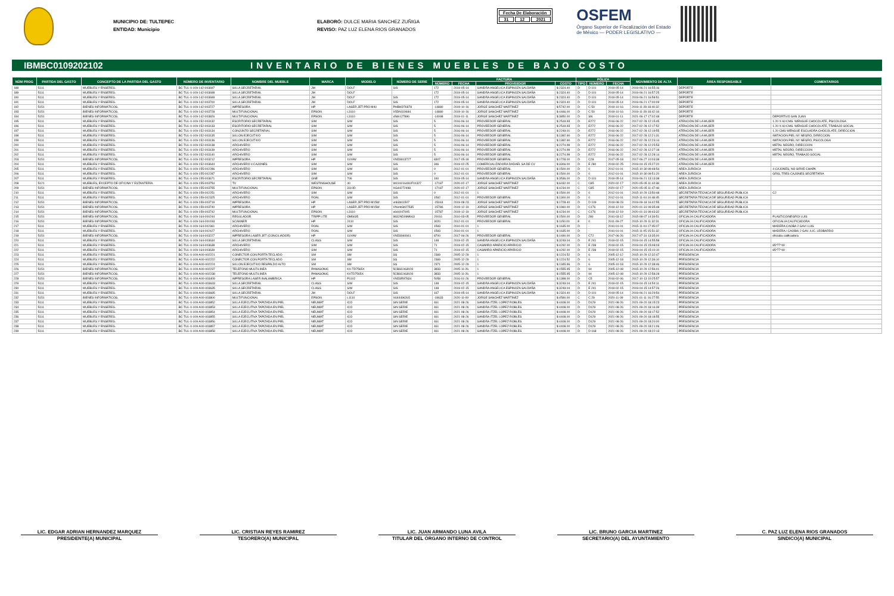MUNICIPIO DE: TULTEPEC
ENTIDAD: Municipio
ELABORÓ: DULCE MARIA SANCHEZ ZUÑIGA
REVISO: PAZ LUZ ELENA RIOS GRANADOS
| Fecha De Elaboración | | |
| 31 | 12 | 2021 |
OSFEM
Órgano Superior de Fiscalización del Estado de México — PODER LEGISLATIVO —
IBMBC0109202102 INVENTARIO DE BIENES MUEBLES DE BAJO COSTO
| NÚM PROG | PARTIDA DEL GASTO | CONCEPTO DE LA PARTIDA DEL GASTO | NÚMERO DE INVENTARIO | NOMBRE DEL MUEBLE | MARCA | MODELO | NÚMERO DE SERIE | FACTURA | | | | PÓLIZA | | | MOVIMIENTO DE ALTA | ÁREA RESPONSABLE | COMENTARIOS |
| --- | --- | --- | --- | --- | --- | --- | --- | --- | --- | --- | --- | --- | --- | --- | --- | --- | --- |
| | | | | | | | | NÚMERO | FECHA | PROVEEDOR | COSTO | TIPO | NÚMERO | FECHA | | | |
| 188 | 5111 | MUEBLES Y ENSERES. | BC-TUL-0-109-142-003697 | SILLA SECRETARIAL | JM | DOLF | S/S | 172 | 2019-05-14 | SANDRA ANGELICA ESPINOZA SALDAÑA | $ 2324.40 | D | D 101 | 2019-05-14 | 2019-06-21 16:55:16 | DEPORTE | |
| 189 | 5111 | MUEBLES Y ENSERES. | BC-TUL-0-109-142-003698 | SILLA SECRETARIAL | JM | DOLF | | 172 | 2019-05-14 | SANDRA ANGELICA ESPINOZA SALDAÑA | $ 2324.40 | D | D 101 | 2019-05-14 | 2019-06-21 16:57:25 | DEPORTE | |
| 190 | 5111 | MUEBLES Y ENSERES. | BC-TUL-0-109-142-003699 | SILLA SECRETARIAL | JM | DOLF | S/S | 172 | 2019-05-14 | SANDRA ANGELICA ESPINOZA SALDAÑA | $ 2324.40 | D | D 101 | 2019-05-14 | 2019-06-21 16:58:51 | DEPORTE | |
| 191 | 5111 | MUEBLES Y ENSERES. | BC-TUL-0-109-142-003700 | SILLA SECRETARIAL | JM | DOLF | S/S | 172 | 2019-05-14 | SANDRA ANGELICA ESPINOZA SALDAÑA | $ 2324.40 | D | D 101 | 2019-05-14 | 2019-06-21 17:00:09 | DEPORTE | |
| 192 | 5151 | BIENES INFORMÁTICOS. | BC-TUL-0-109-142-003727 | IMPRESORA | HP | LASER JET PRO M40 | PHBHD76878 | -14880 | 2019-10-16 | JORGE SANCHEZ MARTINEZ | $ 5742.00 | D | C 50 | 2019-10-16 | 2019-11-28 18:40:32 | DEPORTE | |
| 193 | 5151 | BIENES INFORMÁTICOS. | BC-TUL-0-109-142-003728 | MULTIFUNCIONAL | EPSON | L3110 | X5DN119684 | -14880 | 2019-10-16 | JORGE SANCHEZ MARTINEZ | $ 4466.00 | D | C 50 | 2019-10-16 | 2019-11-28 18:42:18 | DEPORTE | |
| 194 | 5151 | BIENES INFORMÁTICOS. | BC-TUL-0-109-142-003826 | MULTIFUNCIONAL | EPSON | L3110 | x5dn127890 | -14098 | 2019-01-11 | JORGE SANCHEZ MARTINEZ | $ 3850.00 | D | SN | 2019-01-11 | 2021-06-17 17:02:48 | DEPORTE | DEPORTIVO SAN JUAN |
| 195 | 5111 | MUEBLES Y ENSERES. | BC-TUL-0-109-152-003132 | ESCRITORIO SECRETARIAL | S/M | S/M | S/S | 5 | 2016-06-14 | PROVEEDOR GENERAL | $ 2519.93 | D | E272 | 2016-06-22 | 2017-02-28 12:15:45 | ATENCIÓN DE LA MUJER | 1.20 X 60 CMS. WENGUE CHOCOLATE, PSICOLOGA |
| 196 | 5111 | MUEBLES Y ENSERES. | BC-TUL-0-109-152-003133 | ESCRITORIO SECRETARIAL | S/M | S/M | S/S | 5 | 2016-06-14 | PROVEEDOR GENERAL | $ 2519.93 | D | E272 | 2016-06-22 | 2017-02-28 12:17:52 | ATENCIÓN DE LA MUJER | 1.20 X 60 CMS. WENGUE CHOCOLATE, TRABAJO SOCIAL |
| 197 | 5111 | MUEBLES Y ENSERES. | BC-TUL-0-109-152-003134 | CONJUNTO SECRETARIAL | S/M | S/M | S/S | 5 | 2016-06-14 | PROVEEDOR GENERAL | $ 2249.01 | D | E272 | 2016-06-22 | 2017-02-28 12:19:55 | ATENCIÓN DE LA MUJER | 1.20 CMS WENGUE ESCUADRA CHOCOLATE, DIRECCION |
| 198 | 5111 | MUEBLES Y ENSERES. | BC-TUL-0-109-152-003135 | SILLON EJECUTIVO | S/M | S/M | S/S | 5 | 2016-06-14 | PROVEEDOR GENERAL | $ 1392.90 | D | E272 | 2016-06-22 | 2017-02-28 12:21:31 | ATENCIÓN DE LA MUJER | IMITACION PIEL NY NEGRO, DIRECCION |
| 199 | 5111 | MUEBLES Y ENSERES. | BC-TUL-0-109-152-003136 | SILLON EJECUTIVO | S/M | S/M | S/S | 5 | 2016-06-14 | PROVEEDOR GENERAL | $ 1392.90 | D | E272 | 2016-06-22 | 2017-02-28 12:23:14 | ATENCIÓN DE LA MUJER | IMITACION PIEL NY NEGRO, PSICOLOGA |
| 200 | 5111 | MUEBLES Y ENSERES. | BC-TUL-0-109-152-003138 | ARCHIVERO | S/M | S/M | S/S | 5 | 2016-06-14 | PROVEEDOR GENERAL | $ 2274.99 | D | E272 | 2016-06-22 | 2017-02-28 12:25:53 | ATENCIÓN DE LA MUJER | METAL NEGRO, DIRECCION |
| 201 | 5111 | MUEBLES Y ENSERES. | BC-TUL-0-109-152-003139 | ARCHIVERO | S/M | S/M | S/S | 5 | 2016-06-14 | PROVEEDOR GENERAL | $ 2274.99 | D | E272 | 2016-06-22 | 2017-02-28 12:27:18 | ATENCIÓN DE LA MUJER | METAL NEGRO, DIRECCION |
| 202 | 5111 | MUEBLES Y ENSERES. | BC-TUL-0-109-152-003140 | ARCHIVERO | S/M | S/M | S/S | 5 | 2016-06-14 | PROVEEDOR GENERAL | $ 2274.99 | D | E272 | 2016-06-22 | 2017-02-28 12:28:14 | ATENCIÓN DE LA MUJER | METAL NEGRO, TRABAJO SOCIAL |
| 203 | 5151 | BIENES INFORMÁTICOS. | BC-TUL-0-109-152-003212 | IMPRESORA | HP | 1109W | VND3813727 | 8307 | 2017-05-18 | PROVEEDOR GENERAL | $ 1728.00 | D | C28 | 2017-05-18 | 2017-06-27 10:03:38 | ATENCIÓN DE LA MUJER | |
| 204 | 5111 | MUEBLES Y ENSERES. | BC-TUL-0-109-152-003644 | ARCHIVERO 4 CAJONES | S/M | S/M | S/S | 346 | 2019-02-25 | COMERCIALIZADORA DADAEL SA DE CV | $ 3306.00 | D | E 280 | 2019-02-25 | 2019-04-15 15:27:20 | ATENCIÓN DE LA MUJER | |
| 205 | 5111 | MUEBLES Y ENSERES. | BC-TUL-0-109-155-002286 | ARCHIVERO | S/M | S/M | S/S | 0 | 2012-01-01 | PROVEEDOR GENERAL | $ 1500.00 | D | 0 | 2012-01-01 | 2015-10-30 09:48:54 | AREA JURIDICA | 4 CAJONES, NO SIRVE CHAPA |
| 206 | 5111 | MUEBLES Y ENSERES. | BC-TUL-0-109-155-002287 | ARCHIVERO | S/M | S/M | S/S | 0 | 2012-01-01 | PROVEEDOR GENERAL | $ 1500.00 | D | 0 | 2012-01-01 | 2015-10-30 09:51:20 | AREA JURIDICA | GRIS, TRES CAJONES SECRETARIA |
| 207 | 5111 | MUEBLES Y ENSERES. | BC-TUL-0-109-155-003671 | ESCRITORIO SECRETARIAL | GNE | 706 | S/S | 160 | 2019-05-14 | SANDRA ANGELICA ESPINOZA SALDAÑA | $ 3536.00 | D | D 101 | 2019-05-14 | 2019-06-21 13:13:38 | AREA JURIDICA | |
| 208 | 5121 | MUEBLES, EXCEPTO DE OFICINA Y ESTANTERÍA. | BC-TUL-0-109-155-003754 | TV | WESTINGHOUSE | 40 | W19101649UF01327 | -17187 | 2020-02-17 | JORGE SANCHEZ MARTINEZ | $ 6032.00 | C | C85 | 2020-02-17 | 2020-05-05 11:44:38 | AREA JURIDICA | |
| 209 | 5151 | BIENES INFORMÁTICOS. | BC-TUL-0-109-155-003755 | MULTIFUNCIONAL | EPSON | 3110D | XG44272498 | -17187 | 2020-02-17 | JORGE SANCHEZ MARTINEZ | $ 4234.00 | C | C85 | 2020-02-17 | 2020-05-05 11:47:48 | AREA JURIDICA | |
| 210 | 5111 | MUEBLES Y ENSERES. | BC-TUL-0-109-159-002251 | ARCHIVERO | S/M | S/M | S/S | 0 | 2012-01-01 | 1 | $ 1500.00 | D | 0 | 2012-01-01 | 2015-10-29 13:50:48 | SECRETARÍA TÉCNICA DE SEGURIDAD PÚBLICA | C2 |
| 211 | 5111 | MUEBLES Y ENSERES. | BC-TUL-0-109-159-002325 | ARCHIVERO | ROAL | S/M | S/S | 1592 | 2012-01-01 | PROVEEDOR GENERAL | $ 1300.00 | D | 0 | 2012-01-01 | 2015-11-04 10:48:45 | SECRETARÍA TÉCNICA DE SEGURIDAD PÚBLICA | |
| 212 | 5151 | BIENES INFORMÁTICOS. | BC-TUL-0-109-159-003719 | IMPRESORA | HP | LASER JET PRO M15W | vnb3b01507 | -15044 | 2019-08-23 | JORGE SANCHEZ MARTINEZ | $ 1728.40 | D | D 109 | 2019-08-23 | 2019-09-18 16:42:55 | SECRETARÍA TÉCNICA DE SEGURIDAD PÚBLICA | |
| 213 | 5151 | BIENES INFORMÁTICOS. | BC-TUL-0-109-159-003740 | IMPRESORA | HP | LASER JET PRO M15W | VNvnb3d27535 | -15786 | 2019-12-19 | JORGE SANCHEZ MARTINEZ | $ 1960.00 | D | C176 | 2019-12-19 | 2020-01-31 09:35:48 | SECRETARÍA TÉCNICA DE SEGURIDAD PÚBLICA | |
| 214 | 5151 | BIENES INFORMÁTICOS. | BC-TUL-0-109-159-003742 | MULTIFUNCIONAL | EPSON | L3110 | x644047005 | -15787 | 2019-12-19 | JORGE SANCHEZ MARTINEZ | $ 4234.00 | C | C176 | 2019-12-19 | 2020-01-31 09:43:32 | SECRETARÍA TÉCNICA DE SEGURIDAD PÚBLICA | |
| 215 | 5151 | BIENES INFORMÁTICOS. | BC-TUL-0-109-164-000244 | REGULADOR | TRIPP LITE | OM6635 | 9832AD09M663 | 20016 | 2010-03-05 | PROVEEDOR GENERAL | $ 1500.00 | D | 280 | 2010-03-12 | 2015-08-07 14:39:51 | OFICIALÍA CALIFICADORA | PLASTICO/NEGRO/ LUIS |
| 216 | 5151 | BIENES INFORMÁTICOS. | BC-TUL-0-109-164-000193 | SCANNER | HP | 2410 | S/S | 3020 | 2012-01-01 | PROVEEDOR GENERAL | $ 1150.00 | E | 0 | 2011-09-27 | 2015-10-29 11:32:31 | OFICIALÍA CALIFICADORA | OFICIALIA CALIFICADORA |
| 217 | 5111 | MUEBLES Y ENSERES. | BC-TUL-0-109-164-002361 | ARCHIVERO | ROAL | S/M | S/S | 1593 | 2010-01-01 | 1 | $ 1635.00 | D | - | 2010-01-01 | 2015-11-04 17:45:07 | OFICIALÍA CALIFICADORA | MADERA CAOBA 2 GAV/ LUIS |
| 218 | 5111 | MUEBLES Y ENSERES. | BC-TUL-0-109-164-002427 | ARCHIVERO | ROAL | S/M | S/S | 1593 | 2010-01-01 | 1 | $ 1635.00 | D | - | 2010-01-01 | 2015-11-05 15:51:32 | OFICIALÍA CALIFICADORA | MADERA / CAOBA/ 2 GAV. /LIC. LEOBARDO |
| 219 | 5151 | BIENES INFORMÁTICOS. | BC-TUL-0-109-164-003227 | IMPRESORA LASER JET (CONCILIADOR) | HP | 1109W | VND3940941 | 8700 | 2017-06-26 | PROVEEDOR GENERAL | $ 1490.00 | D | C72 | 2017-06-26 | 2017-07-31 13:35:00 | OFICIALÍA CALIFICADORA | oficialia calificadora |
| 220 | 5111 | MUEBLES Y ENSERES. | BC-TUL-0-109-164-003634 | SILLA SECRETARIAL | CLASS | S/M | S/S | 148 | 2019-02-15 | SANDRA ANGELICA ESPINOZA SALDAÑA | $ 3249.04 | D | E 241 | 2019-02-15 | 2019-04-15 14:55:58 | OFICIALÍA CALIFICADORA | |
| 221 | 5111 | MUEBLES Y ENSERES. | BC-TUL-0-109-164-003638 | ARCHIVERO | S/M | S/M | S/S | 71 | 2019-02-15 | CASIMIRO APARICIO APARICIO | $ 4292.00 | D | E 239 | 2019-02-15 | 2019-04-15 15:08:03 | OFICIALÍA CALIFICADORA | 85*77*40 |
| 222 | 5111 | MUEBLES Y ENSERES. | BC-TUL-0-109-164-003639 | ARCHIVERO | S/M | S/M | S/S | 71 | 2019-02-15 | CASIMIRO APARICIO APARICIO | $ 4292.00 | D | E 239 | 2019-02-15 | 2019-04-15 15:10:10 | OFICIALÍA CALIFICADORA | 85*77*40 |
| 223 | 5111 | MUEBLES Y ENSERES. | BC-TUL-0-109-A00-002221 | CONECTOR CON PORTA TECLADO | SM | SM | SS | 2369 | 2005-12-29 | 1 | $ 1224.52 | D | 6 | 2005-12-12 | 2015-10-29 12:32:47 | PRESIDENCIA | |
| 224 | 5111 | MUEBLES Y ENSERES. | BC-TUL-0-109-A00-002222 | CONECTOR CON PORTA TECLADO | SM | SM | SS | 2369 | 2005-12-29 | 1 | $ 1224.52 | D | 6 | 2005-12-18 | 2015-10-29 12:36:10 | PRESIDENCIA | |
| 225 | 5111 | MUEBLES Y ENSERES. | BC-TUL-0-109-A00-002224 | SILLON EJECUTIVO RESPALDO ALTO | SM | SM | SS | 2371 | 2005-12-29 | 1 | $ 1345.96 | D | 6 | 2005-10-18 | 2015-10-29 12:38:46 | PRESIDENCIA | |
| 226 | 5151 | BIENES INFORMÁTICOS. | BC-TUL-0-109-A00-002237 | TELEFONO MULTILINEA | PANASONIC | KX-TD7565X | 5CBSC063028 | 3833 | 2005-11-26 | 1 | $ 1555.95 | D | 94 | 2005-12-08 | 2015-10-29 12:56:01 | PRESIDENCIA | |
| 227 | 5151 | BIENES INFORMÁTICOS. | BC-TUL-0-109-A00-002238 | TELEFONO MULTILINEA | PANASONIC | KXTD7565X | 5CBSC063028 | 3833 | 2005-11-26 | 1 | $ 1555.95 | D | 94 | 2005-12-08 | 2015-10-29 12:58:28 | PRESIDENCIA | |
| 228 | 5151 | BIENES INFORMÁTICOS. | BC-TUL-0-109-A00-003409 | IMPRESORA LASER INALAMBRICA | HP | P1102 | VND3R97834 | 5058 | 2016-01-26 | PROVEEDOR GENERAL | $ 1398.00 | D | C5 | 2016-02-06 | 2017-10-13 10:25:57 | PRESIDENCIA | |
| 229 | 5111 | MUEBLES Y ENSERES. | BC-TUL-0-109-A00-003633 | SILLA SECRETARIAL | CLASS | S/M | S/S | 148 | 2019-02-15 | SANDRA ANGELICA ESPINOZA SALDAÑA | $ 3249.04 | D | E 241 | 2019-02-15 | 2019-04-15 14:54:11 | PRESIDENCIA | |
| 230 | 5111 | MUEBLES Y ENSERES. | BC-TUL-0-109-A00-003635 | SILLA SECRETARIAL | CLASS | S/M | S/S | 148 | 2019-02-15 | SANDRA ANGELICA ESPINOZA SALDAÑA | $ 3249.04 | D | E 241 | 2019-02-15 | 2019-04-15 14:57:26 | PRESIDENCIA | |
| 231 | 5111 | MUEBLES Y ENSERES. | BC-TUL-0-109-A00-003685 | SILLA SECRETARIAL | JM | DOLF | S/S | 167 | 2019-05-14 | SANDRA ANGELICA ESPINOZA SALDAÑA | $ 2324.40 | D | D 101 | 2019-05-14 | 2019-06-21 16:29:54 | PRESIDENCIA | |
| 232 | 5151 | BIENES INFORMÁTICOS. | BC-TUL-0-109-A00-003800 | MULTIFUNCIONAL | EPSON | L1110 | X644496265 | -19633 | 2020-11-09 | JORGE SANCHEZ MARTINEZ | $ 4590.00 | C | C 29 | 2020-11-09 | 2021-01-11 16:27:55 | PRESIDENCIA | |
| 233 | 5111 | MUEBLES Y ENSERES. | BC-TUL-0-109-A00-003852 | SILLA EJECUTIVA TAPIZADA EN PIEL | NEUMAT | ICO | SIN SERIE | 461 | 2021-08-26 | SANDRA ITZEL LOPEZ ROBLES | $ 4408.00 | D | D129 | 2021-08-26 | 2021-09-20 18:15:23 | PRESIDENCIA | |
| 234 | 5111 | MUEBLES Y ENSERES. | BC-TUL-0-109-A00-003853 | SILLA EJECUTIVA TAPIZADA EN PIEL | NEUMAT | ICO | SIN SERIE | 461 | 2021-08-26 | SANDRA ITZEL LOPEZ ROBLES | $ 4408.00 | D | D129 | 2021-08-26 | 2021-09-20 18:16:39 | PRESIDENCIA | |
| 235 | 5111 | MUEBLES Y ENSERES. | BC-TUL-0-109-A00-003854 | SILLA EJECUTIVA TAPIZADA EN PIEL | NEUMAT | ICO | SIN SERIE | 461 | 2021-08-26 | SANDRA ITZEL LOPEZ ROBLES | $ 4408.00 | D | D129 | 2021-08-26 | 2021-09-20 18:17:52 | PRESIDENCIA | |
| 236 | 5111 | MUEBLES Y ENSERES. | BC-TUL-0-109-A00-003855 | SILLA EJECUTIVA TAPIZADA EN PIEL | NEUMAT | ICO | SIN SERIE | 461 | 2021-08-26 | SANDRA ITZEL LOPEZ ROBLES | $ 4408.00 | D | D129 | 2021-08-26 | 2021-09-20 18:18:55 | PRESIDENCIA | |
| 237 | 5111 | MUEBLES Y ENSERES. | BC-TUL-0-109-A00-003856 | SILLA EJECUTIVA TAPIZADA EN PIEL | NEUMAT | ICO | SIN SERIE | 461 | 2021-08-26 | SANDRA ITZEL LOPEZ ROBLES | $ 4408.00 | D | D129 | 2021-08-26 | 2021-09-20 18:20:00 | PRESIDENCIA | |
| 238 | 5111 | MUEBLES Y ENSERES. | BC-TUL-0-109-A00-003857 | SILLA EJECUTIVA TAPIZADA EN PIEL | NEUMAT | ICO | SIN SERIE | 461 | 2021-08-26 | SANDRA ITZEL LOPEZ ROBLES | $ 4408.00 | D | D129 | 2021-08-26 | 2021-09-20 18:21:06 | PRESIDENCIA | |
| 239 | 5111 | MUEBLES Y ENSERES. | BC-TUL-0-109-A00-003858 | SILLA EJECUTIVA TAPIZADA EN PIEL | NEUMAT | ICO | SIN SERIE | 461 | 2021-08-26 | SANDRA ITZEL LOPEZ ROBLES | $ 4408.00 | D | D 168 | 2021-08-26 | 2021-09-20 18:22:13 | PRESIDENCIA | |
LIC. EDGAR ADRIAN HERNANDEZ MARQUEZ
PRESIDENTE(A) MUNICIPAL
LIC. CRISTIAN REYES RAMIREZ
TESORERO(A) MUNICIPAL
LIC. JUAN ARMANDO LUNA AVILA
TITULAR DEL ÓRGANO INTERNO DE CONTROL
LIC. BRUNO GARCIA MARTINEZ
SECRETARIO(A) DEL AYUNTAMIENTO
C. PAZ LUZ ELENA RIOS GRANADOS
SINDICO(A) MUNICIPAL